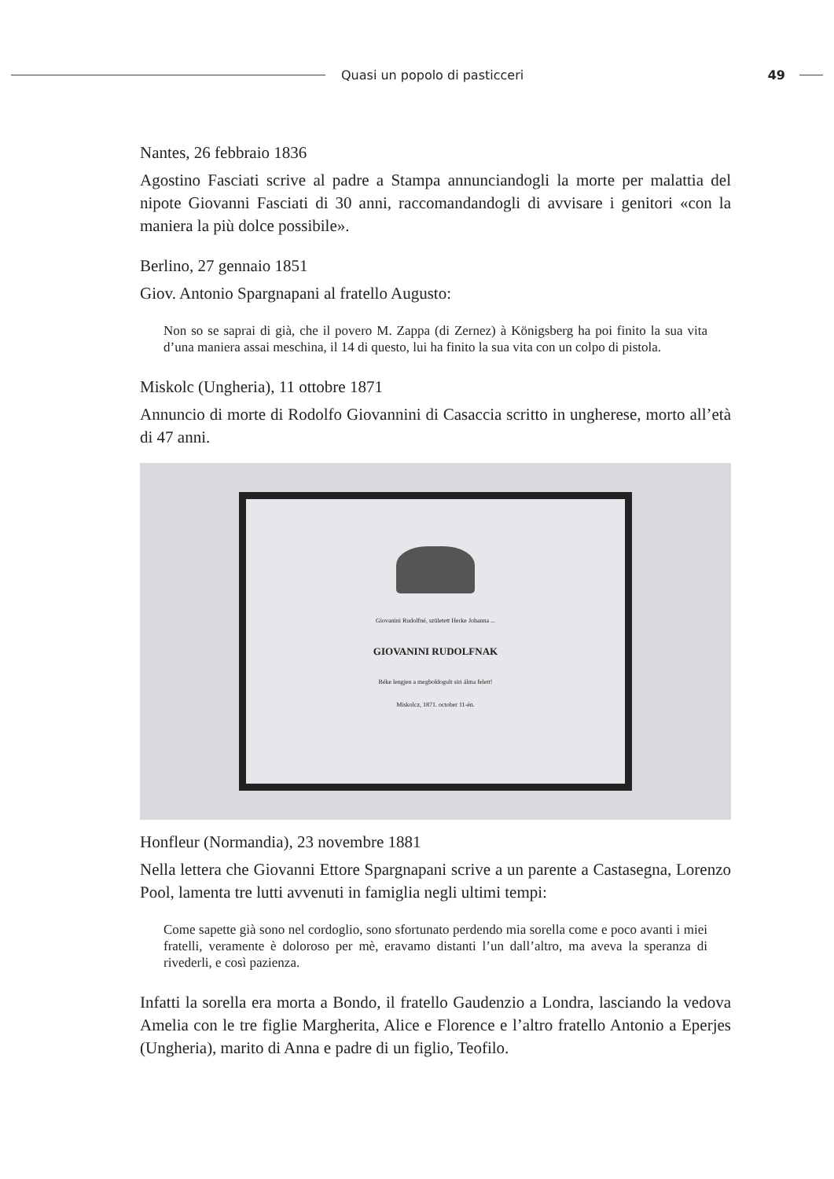Quasi un popolo di pasticceri 49
Nantes, 26 febbraio 1836
Agostino Fasciati scrive al padre a Stampa annunciandogli la morte per malattia del nipote Giovanni Fasciati di 30 anni, raccomandandogli di avvisare i genitori «con la maniera la più dolce possibile».
Berlino, 27 gennaio 1851
Giov. Antonio Spargnapani al fratello Augusto:
Non so se saprai di già, che il povero M. Zappa (di Zernez) à Königsberg ha poi finito la sua vita d’una maniera assai meschina, il 14 di questo, lui ha finito la sua vita con un colpo di pistola.
Miskolc (Ungheria), 11 ottobre 1871
Annuncio di morte di Rodolfo Giovannini di Casaccia scritto in ungherese, morto all’età di 47 anni.
Giovanini Rudolfné, született Herke Johanna ...
GIOVANINI RUDOLFNAK
Béke lengjen a megboldogult siri álma felett!
Miskolcz, 1871. october 11-én.
Honfleur (Normandia), 23 novembre 1881
Nella lettera che Giovanni Ettore Spargnapani scrive a un parente a Castasegna, Lorenzo Pool, lamenta tre lutti avvenuti in famiglia negli ultimi tempi:
Come sapette già sono nel cordoglio, sono sfortunato perdendo mia sorella come e poco avanti i miei fratelli, veramente è doloroso per mè, eravamo distanti l’un dall’altro, ma aveva la speranza di rivederli, e così pazienza.
Infatti la sorella era morta a Bondo, il fratello Gaudenzio a Londra, lasciando la vedova Amelia con le tre figlie Margherita, Alice e Florence e l’altro fratello Antonio a Eperjes (Ungheria), marito di Anna e padre di un figlio, Teofilo.